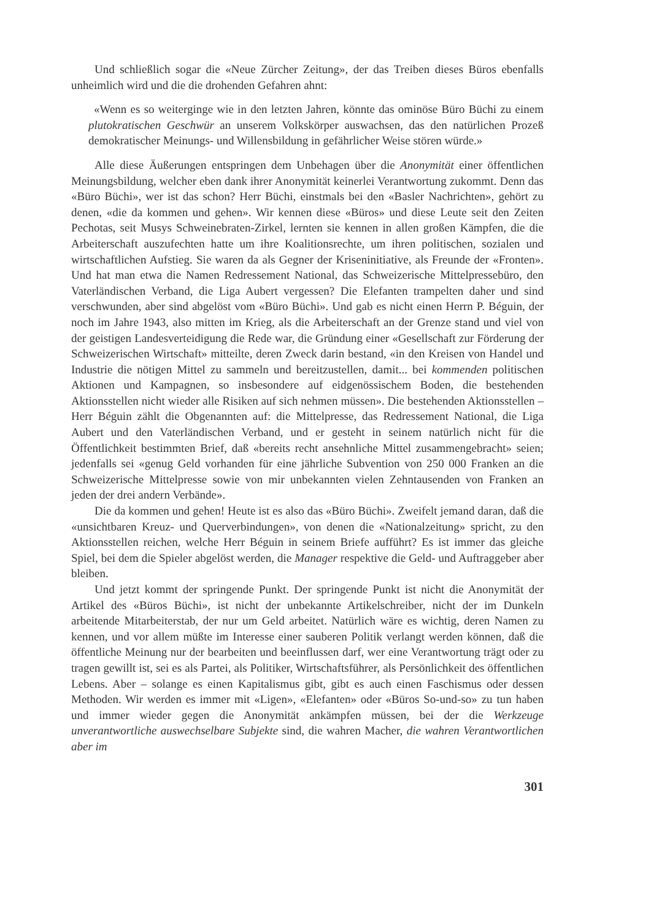Und schließlich sogar die «Neue Zürcher Zeitung», der das Treiben dieses Büros ebenfalls unheimlich wird und die die drohenden Gefahren ahnt:
«Wenn es so weiterginge wie in den letzten Jahren, könnte das ominöse Büro Büchi zu einem plutokratischen Geschwür an unserem Volkskörper auswachsen, das den natürlichen Prozeß demokratischer Meinungs- und Willensbildung in gefährlicher Weise stören würde.»
Alle diese Äußerungen entspringen dem Unbehagen über die Anonymität einer öffentlichen Meinungsbildung, welcher eben dank ihrer Anonymität keinerlei Verantwortung zukommt. Denn das «Büro Büchi», wer ist das schon? Herr Büchi, einstmals bei den «Basler Nachrichten», gehört zu denen, «die da kommen und gehen». Wir kennen diese «Büros» und diese Leute seit den Zeiten Pechotas, seit Musys Schweinebraten-Zirkel, lernten sie kennen in allen großen Kämpfen, die die Arbeiterschaft auszufechten hatte um ihre Koalitionsrechte, um ihren politischen, sozialen und wirtschaftlichen Aufstieg. Sie waren da als Gegner der Kriseninitiative, als Freunde der «Fronten». Und hat man etwa die Namen Redressement National, das Schweizerische Mittelpressebüro, den Vaterländischen Verband, die Liga Aubert vergessen? Die Elefanten trampelten daher und sind verschwunden, aber sind abgelöst vom «Büro Büchi». Und gab es nicht einen Herrn P. Béguin, der noch im Jahre 1943, also mitten im Krieg, als die Arbeiterschaft an der Grenze stand und viel von der geistigen Landesverteidigung die Rede war, die Gründung einer «Gesellschaft zur Förderung der Schweizerischen Wirtschaft» mitteilte, deren Zweck darin bestand, «in den Kreisen von Handel und Industrie die nötigen Mittel zu sammeln und bereitzustellen, damit... bei kommenden politischen Aktionen und Kampagnen, so insbesondere auf eidgenössischem Boden, die bestehenden Aktionsstellen nicht wieder alle Risiken auf sich nehmen müssen». Die bestehenden Aktionsstellen – Herr Béguin zählt die Obgenannten auf: die Mittelpresse, das Redressement National, die Liga Aubert und den Vaterländischen Verband, und er gesteht in seinem natürlich nicht für die Öffentlichkeit bestimmten Brief, daß «bereits recht ansehnliche Mittel zusammengebracht» seien; jedenfalls sei «genug Geld vorhanden für eine jährliche Subvention von 250 000 Franken an die Schweizerische Mittelpresse sowie von mir unbekannten vielen Zehntausenden von Franken an jeden der drei andern Verbände».
Die da kommen und gehen! Heute ist es also das «Büro Büchi». Zweifelt jemand daran, daß die «unsichtbaren Kreuz- und Querverbindungen», von denen die «Nationalzeitung» spricht, zu den Aktionsstellen reichen, welche Herr Béguin in seinem Briefe aufführt? Es ist immer das gleiche Spiel, bei dem die Spieler abgelöst werden, die Manager respektive die Geld- und Auftraggeber aber bleiben.
Und jetzt kommt der springende Punkt. Der springende Punkt ist nicht die Anonymität der Artikel des «Büros Büchi», ist nicht der unbekannte Artikelschreiber, nicht der im Dunkeln arbeitende Mitarbeiterstab, der nur um Geld arbeitet. Natürlich wäre es wichtig, deren Namen zu kennen, und vor allem müßte im Interesse einer sauberen Politik verlangt werden können, daß die öffentliche Meinung nur der bearbeiten und beeinflussen darf, wer eine Verantwortung trägt oder zu tragen gewillt ist, sei es als Partei, als Politiker, Wirtschaftsführer, als Persönlichkeit des öffentlichen Lebens. Aber – solange es einen Kapitalismus gibt, gibt es auch einen Faschismus oder dessen Methoden. Wir werden es immer mit «Ligen», «Elefanten» oder «Büros So-und-so» zu tun haben und immer wieder gegen die Anonymität ankämpfen müssen, bei der die Werkzeuge unverantwortliche auswechselbare Subjekte sind, die wahren Macher, die wahren Verantwortlichen aber im
301